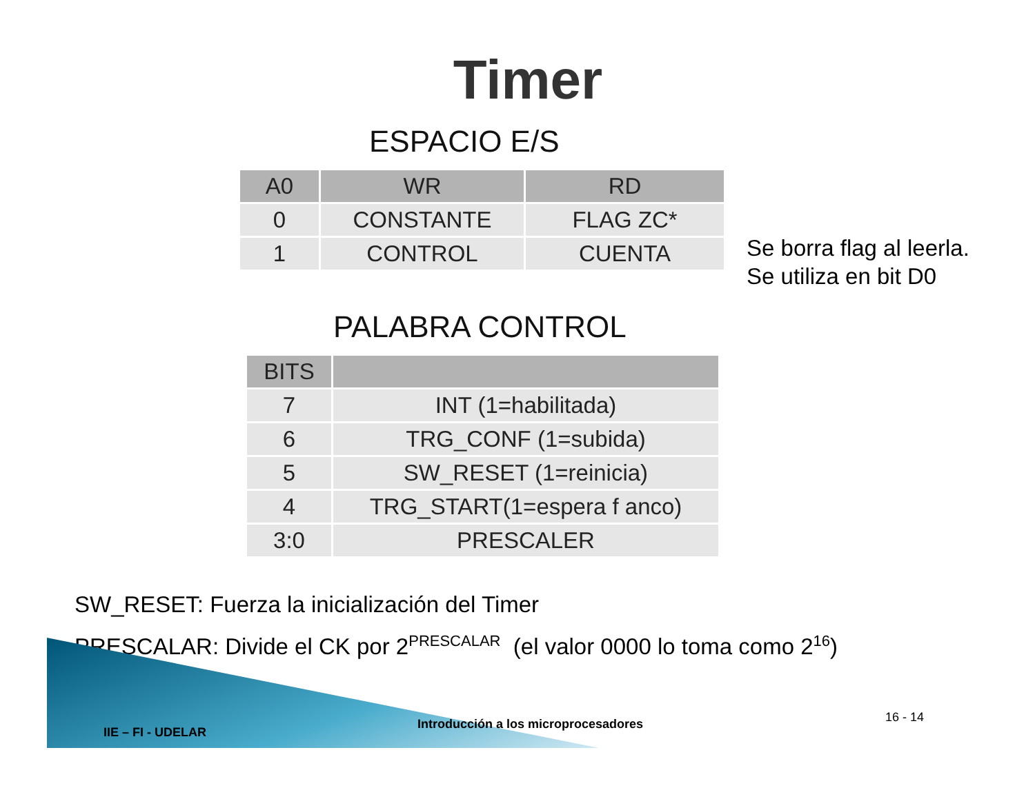Timer
ESPACIO E/S
| A0 | WR | RD |
| --- | --- | --- |
| 0 | CONSTANTE | FLAG ZC* |
| 1 | CONTROL | CUENTA |
Se borra flag al leerla.
Se utiliza en bit D0
PALABRA CONTROL
| BITS | |
| --- | --- |
| 7 | INT (1=habilitada) |
| 6 | TRG_CONF (1=subida) |
| 5 | SW_RESET (1=reinicia) |
| 4 | TRG_START(1=espera f anco) |
| 3:0 | PRESCALER |
SW_RESET: Fuerza la inicialización del Timer
PRESCALAR: Divide el CK por 2<sup>PRESCALAR</sup> (el valor 0000 lo toma como 2<sup>16</sup>)
IIE – FI - UDELAR
Introducción a los microprocesadores 16 - 14